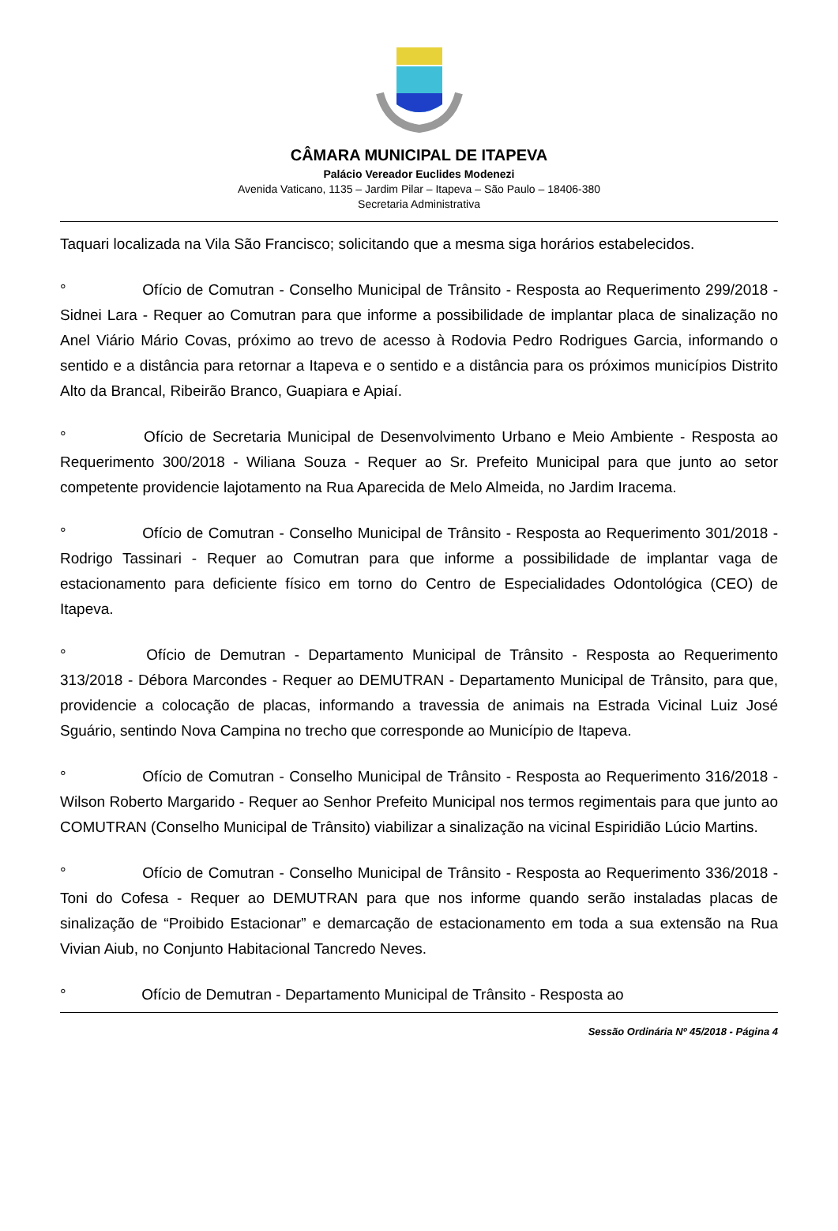CÂMARA MUNICIPAL DE ITAPEVA
Palácio Vereador Euclides Modenezi
Avenida Vaticano, 1135 – Jardim Pilar – Itapeva – São Paulo – 18406-380
Secretaria Administrativa
Taquari localizada na Vila São Francisco; solicitando que a mesma siga horários estabelecidos.
° Ofício de Comutran - Conselho Municipal de Trânsito - Resposta ao Requerimento 299/2018 - Sidnei Lara - Requer ao Comutran para que informe a possibilidade de implantar placa de sinalização no Anel Viário Mário Covas, próximo ao trevo de acesso à Rodovia Pedro Rodrigues Garcia, informando o sentido e a distância para retornar a Itapeva e o sentido e a distância para os próximos municípios Distrito Alto da Brancal, Ribeirão Branco, Guapiara e Apiaí.
° Ofício de Secretaria Municipal de Desenvolvimento Urbano e Meio Ambiente - Resposta ao Requerimento 300/2018 - Wiliana Souza - Requer ao Sr. Prefeito Municipal para que junto ao setor competente providencie lajotamento na Rua Aparecida de Melo Almeida, no Jardim Iracema.
° Ofício de Comutran - Conselho Municipal de Trânsito - Resposta ao Requerimento 301/2018 - Rodrigo Tassinari - Requer ao Comutran para que informe a possibilidade de implantar vaga de estacionamento para deficiente físico em torno do Centro de Especialidades Odontológica (CEO) de Itapeva.
° Ofício de Demutran - Departamento Municipal de Trânsito - Resposta ao Requerimento 313/2018 - Débora Marcondes - Requer ao DEMUTRAN - Departamento Municipal de Trânsito, para que, providencie a colocação de placas, informando a travessia de animais na Estrada Vicinal Luiz José Sguário, sentindo Nova Campina no trecho que corresponde ao Município de Itapeva.
° Ofício de Comutran - Conselho Municipal de Trânsito - Resposta ao Requerimento 316/2018 - Wilson Roberto Margarido - Requer ao Senhor Prefeito Municipal nos termos regimentais para que junto ao COMUTRAN (Conselho Municipal de Trânsito) viabilizar a sinalização na vicinal Espiridião Lúcio Martins.
° Ofício de Comutran - Conselho Municipal de Trânsito - Resposta ao Requerimento 336/2018 - Toni do Cofesa - Requer ao DEMUTRAN para que nos informe quando serão instaladas placas de sinalização de “Proibido Estacionar” e demarcação de estacionamento em toda a sua extensão na Rua Vivian Aiub, no Conjunto Habitacional Tancredo Neves.
° Ofício de Demutran - Departamento Municipal de Trânsito - Resposta ao
Sessão Ordinária Nº 45/2018 - Página 4